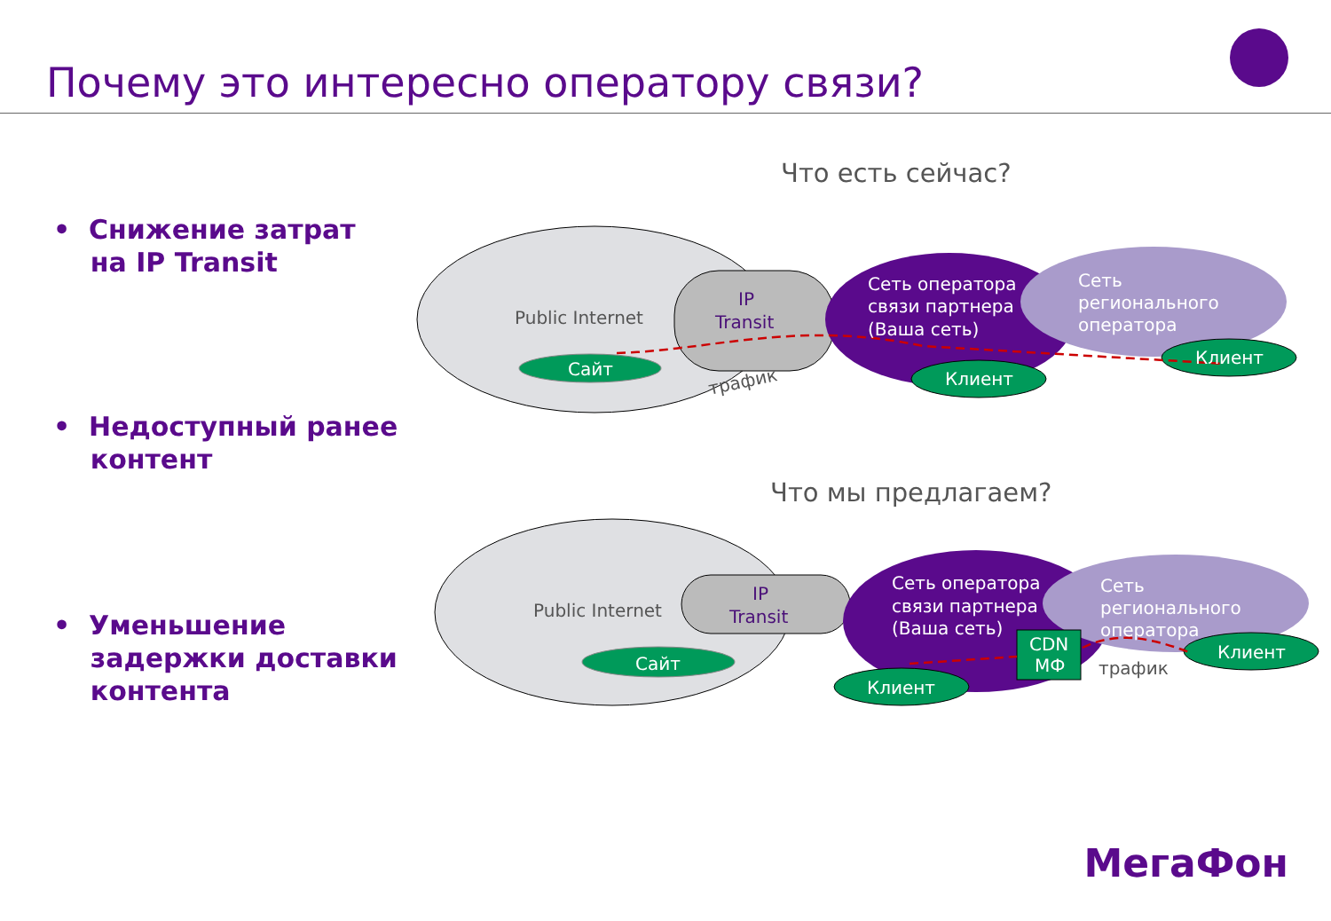Почему это интересно оператору связи?
• Снижение затрат
на IP Transit
• Недоступный ранее
контент
• Уменьшение
задержки доставки
контента
Что есть сейчас?
Что мы предлагаем?
Public Internet
IP
Transit
Сеть оператора
связи партнера
(Ваша сеть)
Сеть
регионального
оператора
Сайт
Клиент
Клиент
трафик
Public Internet
IP
Transit
Сеть оператора
связи партнера
(Ваша сеть)
Сеть
регионального
оператора
CDN
МФ
Сайт
Клиент
Клиент
трафик
МегаФон